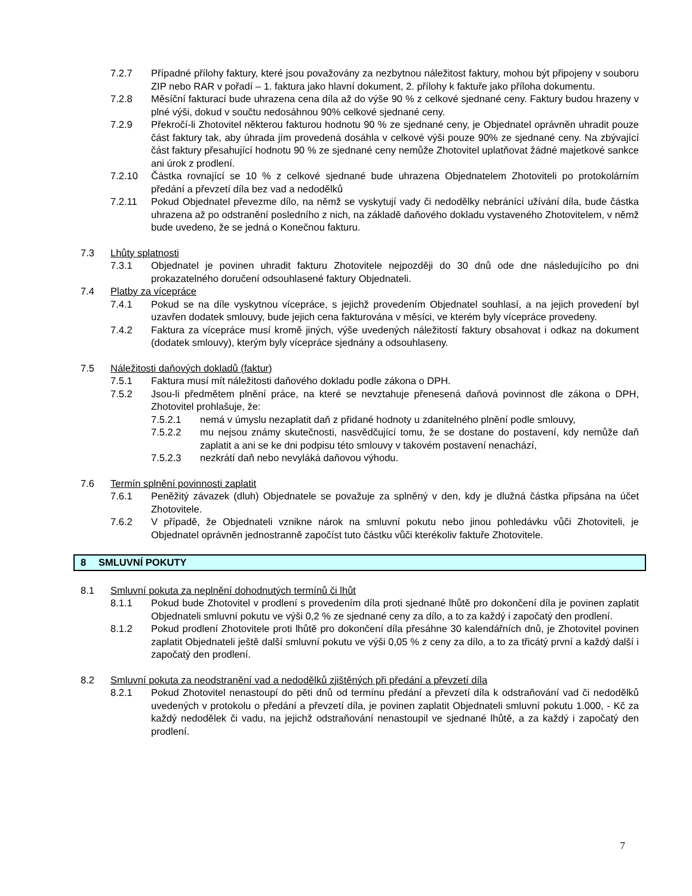7.2.7 Případné přílohy faktury, které jsou považovány za nezbytnou náležitost faktury, mohou být připojeny v souboru ZIP nebo RAR v pořadí – 1. faktura jako hlavní dokument, 2. přílohy k faktuře jako příloha dokumentu.
7.2.8 Měsíční fakturací bude uhrazena cena díla až do výše 90 % z celkové sjednané ceny. Faktury budou hrazeny v plné výši, dokud v součtu nedosáhnou 90% celkové sjednané ceny.
7.2.9 Překročí-li Zhotovitel některou fakturou hodnotu 90 % ze sjednané ceny, je Objednatel oprávněn uhradit pouze část faktury tak, aby úhrada jím provedená dosáhla v celkové výši pouze 90% ze sjednané ceny. Na zbývající část faktury přesahující hodnotu 90 % ze sjednané ceny nemůže Zhotovitel uplatňovat žádné majetkové sankce ani úrok z prodlení.
7.2.10 Částka rovnající se 10 % z celkové sjednané bude uhrazena Objednatelem Zhotoviteli po protokolárním předání a převzetí díla bez vad a nedodělků
7.2.11 Pokud Objednatel převezme dílo, na němž se vyskytují vady či nedodělky nebránící užívání díla, bude částka uhrazena až po odstranění posledního z nich, na základě daňového dokladu vystaveného Zhotovitelem, v němž bude uvedeno, že se jedná o Konečnou fakturu.
7.3 Lhůty splatnosti
7.3.1 Objednatel je povinen uhradit fakturu Zhotovitele nejpozději do 30 dnů ode dne následujícího po dni prokazatelného doručení odsouhlasené faktury Objednateli.
7.4 Platby za vícepráce
7.4.1 Pokud se na díle vyskytnou vícepráce, s jejichž provedením Objednatel souhlasí, a na jejich provedení byl uzavřen dodatek smlouvy, bude jejich cena fakturována v měsíci, ve kterém byly vícepráce provedeny.
7.4.2 Faktura za vícepráce musí kromě jiných, výše uvedených náležitostí faktury obsahovat i odkaz na dokument (dodatek smlouvy), kterým byly vícepráce sjednány a odsouhlaseny.
7.5 Náležitosti daňových dokladů (faktur)
7.5.1 Faktura musí mít náležitosti daňového dokladu podle zákona o DPH.
7.5.2 Jsou-li předmětem plnění práce, na které se nevztahuje přenesená daňová povinnost dle zákona o DPH, Zhotovitel prohlašuje, že:
7.5.2.1 nemá v úmyslu nezaplatit daň z přidané hodnoty u zdanitelného plnění podle smlouvy,
7.5.2.2 mu nejsou známy skutečnosti, nasvědčující tomu, že se dostane do postavení, kdy nemůže daň zaplatit a ani se ke dni podpisu této smlouvy v takovém postavení nenachází,
7.5.2.3 nezkrátí daň nebo nevyláká daňovou výhodu.
7.6 Termín splnění povinnosti zaplatit
7.6.1 Peněžitý závazek (dluh) Objednatele se považuje za splněný v den, kdy je dlužná částka připsána na účet Zhotovitele.
7.6.2 V případě, že Objednateli vznikne nárok na smluvní pokutu nebo jinou pohledávku vůči Zhotoviteli, je Objednatel oprávněn jednostranně započíst tuto částku vůči kterékoliv faktuře Zhotovitele.
8 SMLUVNÍ POKUTY
8.1 Smluvní pokuta za neplnění dohodnutých termínů či lhůt
8.1.1 Pokud bude Zhotovitel v prodlení s provedením díla proti sjednané lhůtě pro dokončení díla je povinen zaplatit Objednateli smluvní pokutu ve výši 0,2 % ze sjednané ceny za dílo, a to za každý i započatý den prodlení.
8.1.2 Pokud prodlení Zhotovitele proti lhůtě pro dokončení díla přesáhne 30 kalendářních dnů, je Zhotovitel povinen zaplatit Objednateli ještě další smluvní pokutu ve výši 0,05 % z ceny za dílo, a to za třicátý první a každý další i započatý den prodlení.
8.2 Smluvní pokuta za neodstranění vad a nedodělků zjištěných při předání a převzetí díla
8.2.1 Pokud Zhotovitel nenastoupí do pěti dnů od termínu předání a převzetí díla k odstraňování vad či nedodělků uvedených v protokolu o předání a převzetí díla, je povinen zaplatit Objednateli smluvní pokutu 1.000, - Kč za každý nedodělek či vadu, na jejichž odstraňování nenastoupil ve sjednané lhůtě, a za každý i započatý den prodlení.
7